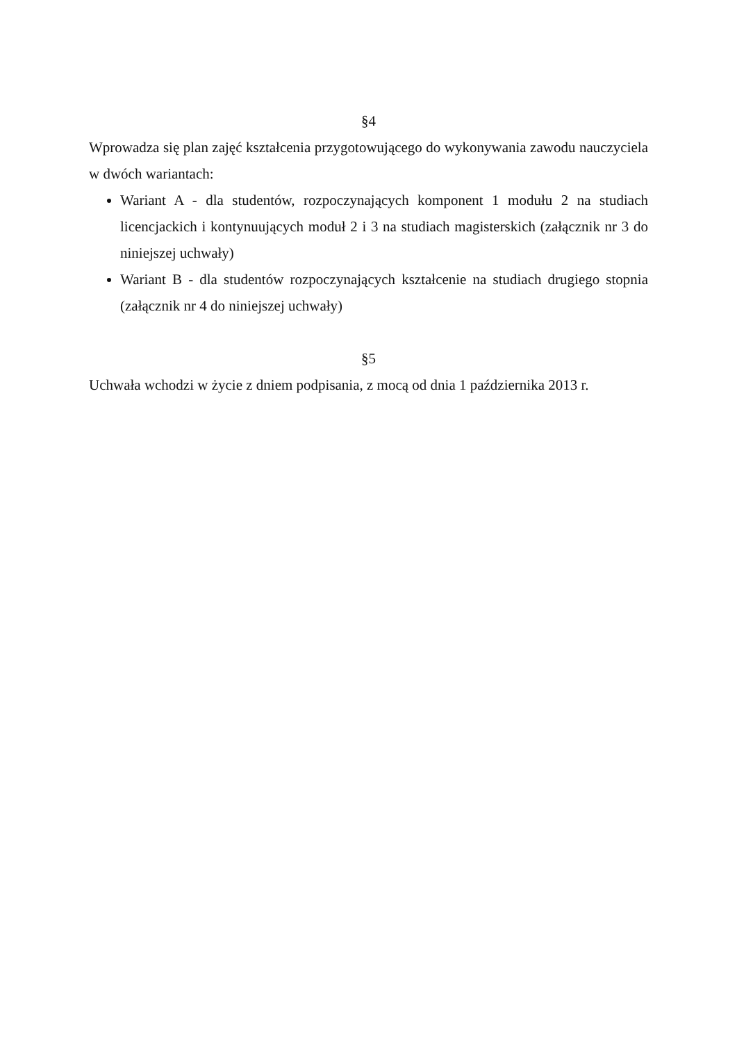§4
Wprowadza się plan zajęć kształcenia przygotowującego do wykonywania zawodu nauczyciela w dwóch wariantach:
Wariant A - dla studentów, rozpoczynających komponent 1 modułu 2 na studiach licencjackich i kontynuujących moduł 2 i 3 na studiach magisterskich (załącznik nr 3 do niniejszej uchwały)
Wariant B - dla studentów rozpoczynających kształcenie na studiach drugiego stopnia (załącznik nr 4 do niniejszej uchwały)
§5
Uchwała wchodzi w życie z dniem podpisania, z mocą od dnia 1 października 2013 r.